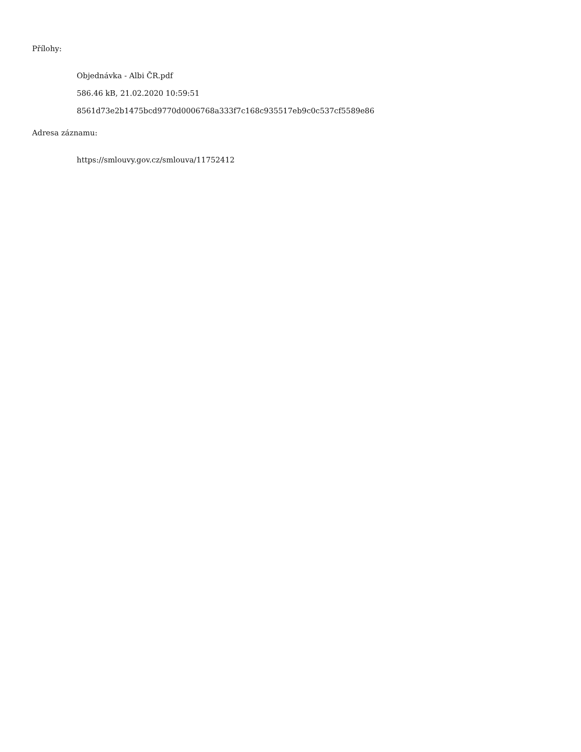Přílohy:
Objednávka - Albi ČR.pdf
586.46 kB, 21.02.2020 10:59:51
8561d73e2b1475bcd9770d0006768a333f7c168c935517eb9c0c537cf5589e86
Adresa záznamu:
https://smlouvy.gov.cz/smlouva/11752412